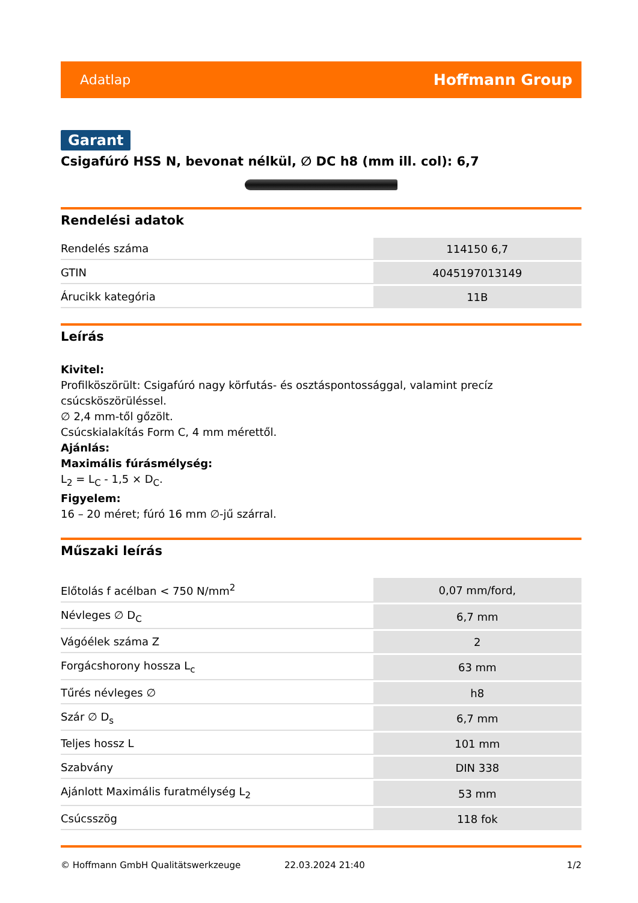Adatlap Hoffmann Group
Garant
Csigafúró HSS N, bevonat nélkül, ∅ DC h8 (mm ill. col): 6,7
Rendelési adatok
| Rendelés száma | 114150 6,7 |
| GTIN | 4045197013149 |
| Árucikk kategória | 11B |
Leírás
Kivitel:
Profilköszörült: Csigafúró nagy körfutás- és osztáspontossággal, valamint precíz csúcsköszörüléssel.
∅ 2,4 mm-től gőzölt.
Csúcskialakítás Form C, 4 mm mérettől.
Ajánlás:
Maximális fúrásmélység:
L<sub>2</sub> = L<sub>C</sub> - 1,5 × D<sub>C</sub>.
Figyelem:
16 – 20 méret; fúró 16 mm ∅-jű szárral.
Műszaki leírás
| Előtolás f acélban < 750 N/mm<sup>2</sup> | 0,07 mm/ford, |
| Névleges ∅ D<sub>C</sub> | 6,7 mm |
| Vágóélek száma Z | 2 |
| Forgácshorony hossza L<sub>c</sub> | 63 mm |
| Tűrés névleges ∅ | h8 |
| Szár ∅ D<sub>s</sub> | 6,7 mm |
| Teljes hossz L | 101 mm |
| Szabvány | DIN 338 |
| Ajánlott Maximális furatmélység L<sub>2</sub> | 53 mm |
| Csúcsszög | 118 fok |
© Hoffmann GmbH Qualitätswerkzeuge 22.03.2024 21:40 1/2